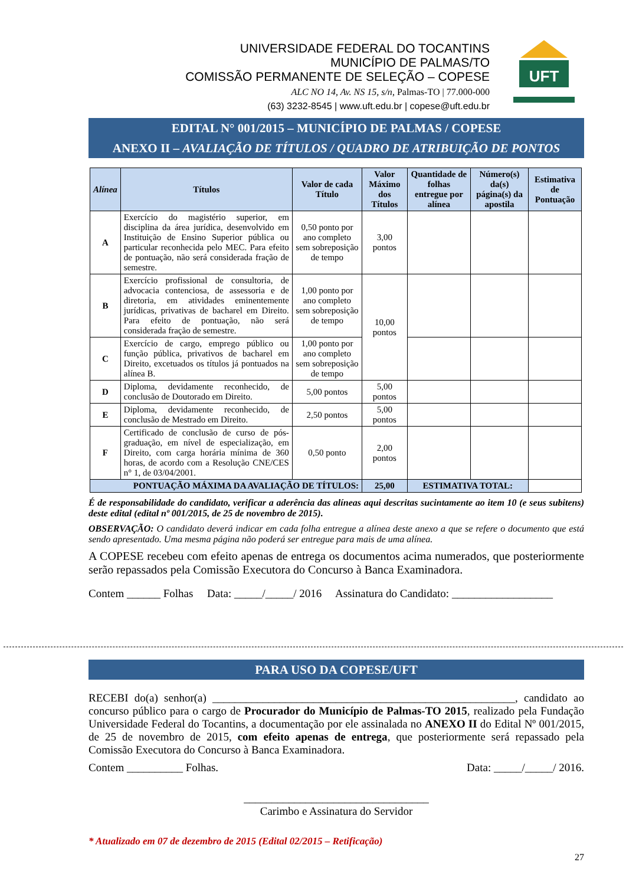UNIVERSIDADE FEDERAL DO TOCANTINS
MUNICÍPIO DE PALMAS/TO
COMISSÃO PERMANENTE DE SELEÇÃO – COPESE
ALC NO 14, Av. NS 15, s/n, Palmas-TO | 77.000-000
(63) 3232-8545 | www.uft.edu.br | copese@uft.edu.br
UFT
EDITAL N° 001/2015 – MUNICÍPIO DE PALMAS / COPESE
ANEXO II – AVALIAÇÃO DE TÍTULOS / QUADRO DE ATRIBUIÇÃO DE PONTOS
| Alínea | Títulos | Valor de cada Título | Valor Máximo dos Títulos | Quantidade de folhas entregue por alínea | Número(s) da(s) página(s) da apostila | Estimativa de Pontuação |
| --- | --- | --- | --- | --- | --- | --- |
| A | Exercício do magistério superior, em disciplina da área jurídica, desenvolvido em Instituição de Ensino Superior pública ou particular reconhecida pelo MEC. Para efeito de pontuação, não será considerada fração de semestre. | 0,50 ponto por ano completo sem sobreposição de tempo | 3,00 pontos | | | |
| B | Exercício profissional de consultoria, de advocacia contenciosa, de assessoria e de diretoria, em atividades eminentemente jurídicas, privativas de bacharel em Direito. Para efeito de pontuação, não será considerada fração de semestre. | 1,00 ponto por ano completo sem sobreposição de tempo | 10,00 pontos | | | |
| C | Exercício de cargo, emprego público ou função pública, privativos de bacharel em Direito, excetuados os títulos já pontuados na alínea B. | 1,00 ponto por ano completo sem sobreposição de tempo | | | | |
| D | Diploma, devidamente reconhecido, de conclusão de Doutorado em Direito. | 5,00 pontos | 5,00 pontos | | | |
| E | Diploma, devidamente reconhecido, de conclusão de Mestrado em Direito. | 2,50 pontos | 5,00 pontos | | | |
| F | Certificado de conclusão de curso de pós-graduação, em nível de especialização, em Direito, com carga horária mínima de 360 horas, de acordo com a Resolução CNE/CES n° 1, de 03/04/2001. | 0,50 ponto | 2,00 pontos | | | |
| PONTUAÇÃO MÁXIMA DA AVALIAÇÃO DE TÍTULOS: | | | 25,00 | ESTIMATIVA TOTAL: | | |
É de responsabilidade do candidato, verificar a aderência das alíneas aqui descritas sucintamente ao item 10 (e seus subitens) deste edital (edital nº 001/2015, de 25 de novembro de 2015).
OBSERVAÇÃO: O candidato deverá indicar em cada folha entregue a alínea deste anexo a que se refere o documento que está sendo apresentado. Uma mesma página não poderá ser entregue para mais de uma alínea.
A COPESE recebeu com efeito apenas de entrega os documentos acima numerados, que posteriormente serão repassados pela Comissão Executora do Concurso à Banca Examinadora.
Contem ______ Folhas Data: _____/_____/ 2016 Assinatura do Candidato: __________________
PARA USO DA COPESE/UFT
RECEBI do(a) senhor(a) ______________________________________________________, candidato ao concurso público para o cargo de Procurador do Município de Palmas-TO 2015, realizado pela Fundação Universidade Federal do Tocantins, a documentação por ele assinalada no ANEXO II do Edital Nº 001/2015, de 25 de novembro de 2015, com efeito apenas de entrega, que posteriormente será repassado pela Comissão Executora do Concurso à Banca Examinadora.
Contem __________ Folhas. Data: _____/_____/ 2016.
_________________________________
Carimbo e Assinatura do Servidor
* Atualizado em 07 de dezembro de 2015 (Edital 02/2015 – Retificação)
27